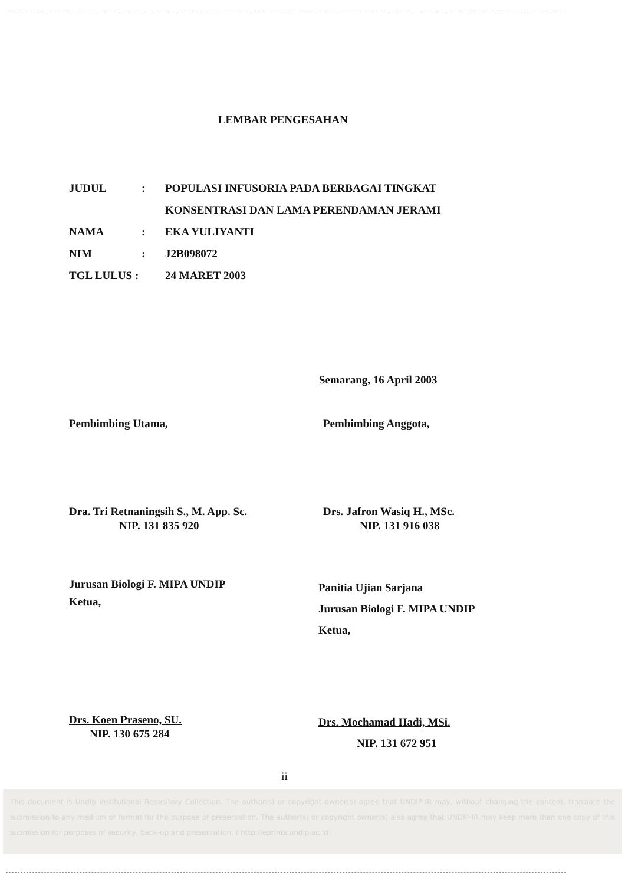LEMBAR PENGESAHAN
JUDUL : POPULASI INFUSORIA PADA BERBAGAI TINGKAT KONSENTRASI DAN LAMA PERENDAMAN JERAMI
NAMA : EKA YULIYANTI
NIM : J2B098072
TGL LULUS :
24 MARET 2003
Semarang, 16 April 2003
Pembimbing Utama,
Dra. Tri Retnaningsih S., M. App. Sc.
NIP. 131 835 920
Pembimbing Anggota,
Drs. Jafron Wasiq H., MSc.
NIP. 131 916 038
Jurusan Biologi F. MIPA UNDIP
Ketua,
Drs. Koen Praseno, SU.
NIP. 130 675 284
Panitia Ujian Sarjana
Jurusan Biologi F. MIPA UNDIP
Ketua,
Drs. Mochamad Hadi, MSi.
NIP. 131 672 951
ii
This document is Undip Institutional Repository Collection. The author(s) or copyright owner(s) agree that UNDIP-IR may, without changing the content, translate the submission to any medium or format for the purpose of preservation. The author(s) or copyright owner(s) also agree that UNDIP-IR may keep more than one copy of this submission for purposes of security, back-up and preservation. ( http://eprints.undip.ac.id)